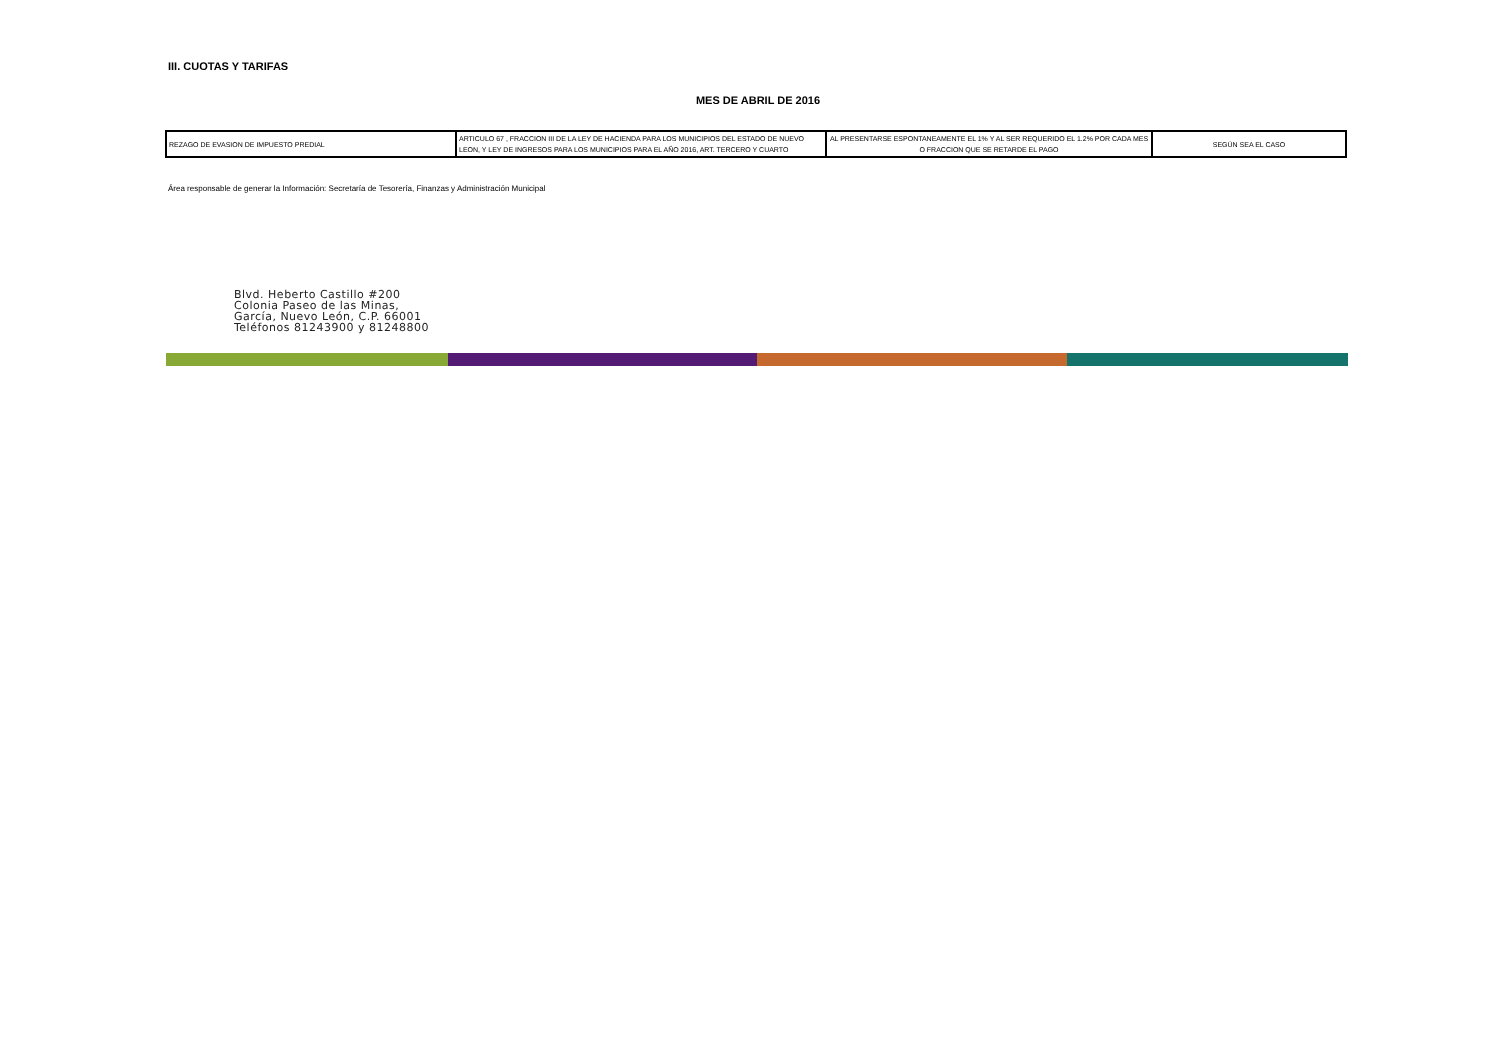III. CUOTAS Y TARIFAS
MES DE ABRIL DE 2016
| REZAGO DE EVASION DE IMPUESTO PREDIAL | ARTICULO 67 , FRACCION III DE LA LEY DE HACIENDA PARA LOS MUNICIPIOS DEL ESTADO DE NUEVO LEON, Y LEY DE INGRESOS PARA LOS MUNICIPIOS PARA EL AÑO 2016, ART. TERCERO Y CUARTO | AL PRESENTARSE ESPONTANEAMENTE EL 1% Y AL SER REQUERIDO EL 1.2% POR CADA MES O FRACCION QUE SE RETARDE EL PAGO | SEGÚN SEA EL CASO |
Área responsable de generar la Información: Secretaría de Tesorería, Finanzas y Administración Municipal
Blvd. Heberto Castillo #200
Colonia Paseo de las Minas,
García, Nuevo León, C.P. 66001
Teléfonos 81243900 y 81248800